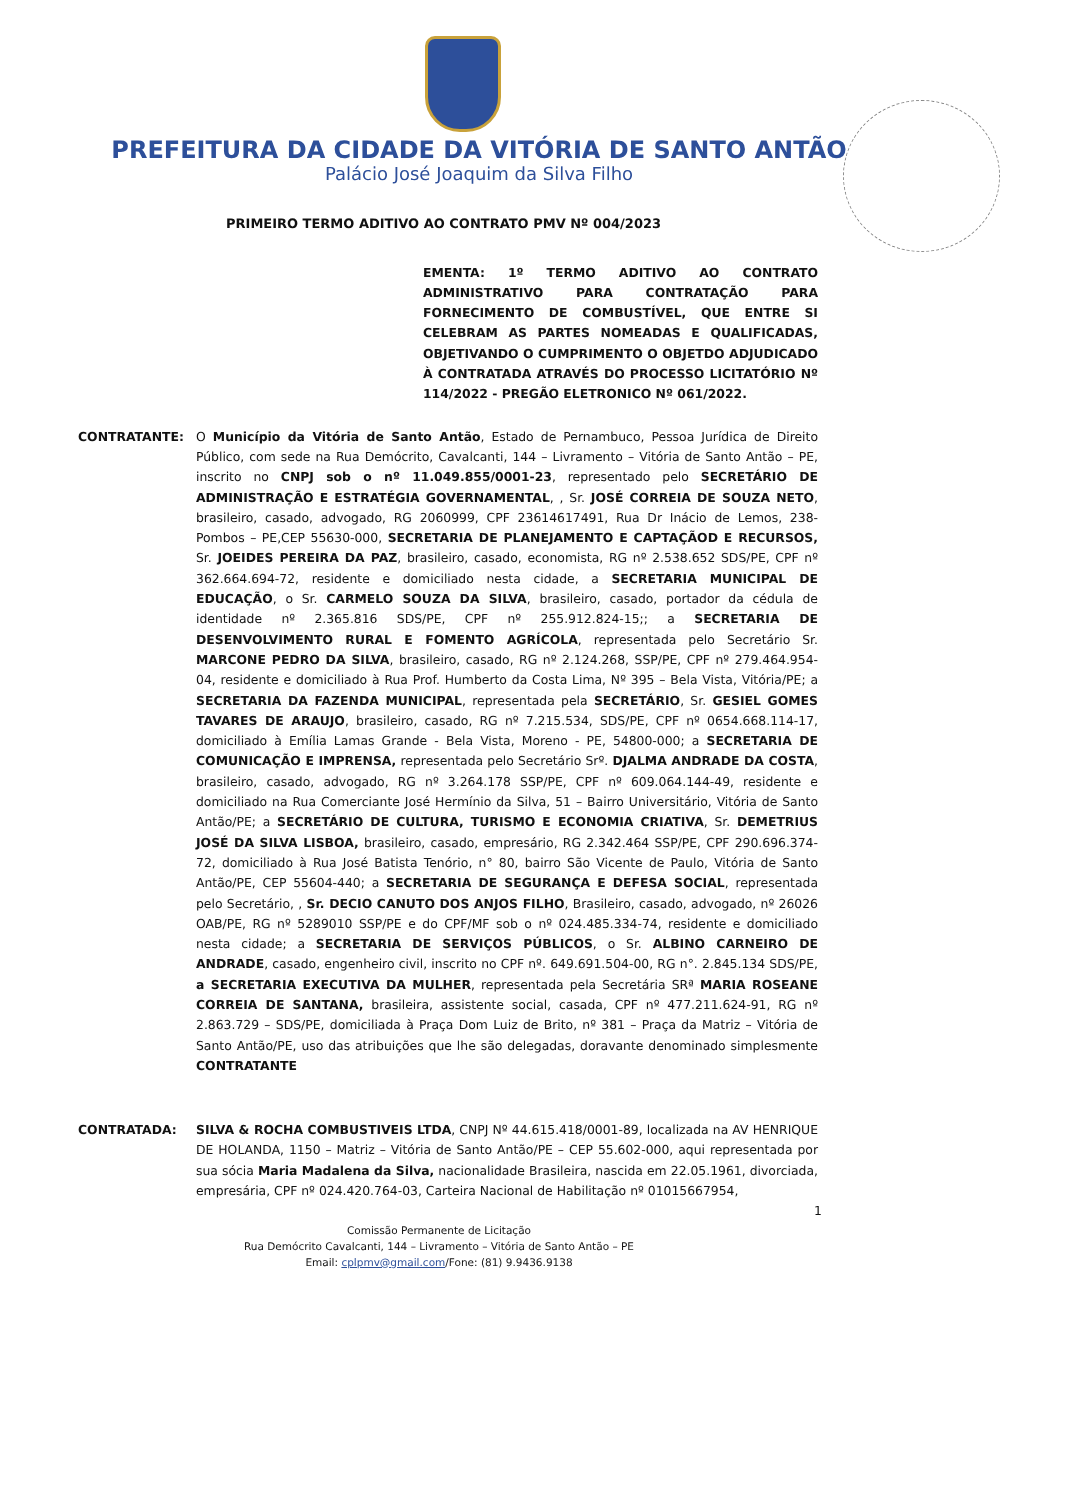PREFEITURA DA CIDADE DA VITÓRIA DE SANTO ANTÃO
Palácio José Joaquim da Silva Filho
PRIMEIRO TERMO ADITIVO AO CONTRATO PMV Nº 004/2023
EMENTA: 1º TERMO ADITIVO AO CONTRATO ADMINISTRATIVO PARA CONTRATAÇÃO PARA FORNECIMENTO DE COMBUSTÍVEL, QUE ENTRE SI CELEBRAM AS PARTES NOMEADAS E QUALIFICADAS, OBJETIVANDO O CUMPRIMENTO O OBJETDO ADJUDICADO À CONTRATADA ATRAVÉS DO PROCESSO LICITATÓRIO Nº 114/2022 - PREGÃO ELETRONICO Nº 061/2022.
CONTRATANTE: O Município da Vitória de Santo Antão, Estado de Pernambuco, Pessoa Jurídica de Direito Público, com sede na Rua Demócrito, Cavalcanti, 144 – Livramento – Vitória de Santo Antão – PE, inscrito no CNPJ sob o nº 11.049.855/0001-23, representado pelo SECRETÁRIO DE ADMINISTRAÇÃO E ESTRATÉGIA GOVERNAMENTAL, , Sr. JOSÉ CORREIA DE SOUZA NETO, brasileiro, casado, advogado, RG 2060999, CPF 23614617491, Rua Dr Inácio de Lemos, 238-Pombos – PE,CEP 55630-000, SECRETARIA DE PLANEJAMENTO E CAPTAÇÃOD E RECURSOS, Sr. JOEIDES PEREIRA DA PAZ, brasileiro, casado, economista, RG nº 2.538.652 SDS/PE, CPF nº 362.664.694-72, residente e domiciliado nesta cidade, a SECRETARIA MUNICIPAL DE EDUCAÇÃO, o Sr. CARMELO SOUZA DA SILVA, brasileiro, casado, portador da cédula de identidade nº 2.365.816 SDS/PE, CPF nº 255.912.824-15;; a SECRETARIA DE DESENVOLVIMENTO RURAL E FOMENTO AGRÍCOLA, representada pelo Secretário Sr. MARCONE PEDRO DA SILVA, brasileiro, casado, RG nº 2.124.268, SSP/PE, CPF nº 279.464.954-04, residente e domiciliado à Rua Prof. Humberto da Costa Lima, Nº 395 – Bela Vista, Vitória/PE; a SECRETARIA DA FAZENDA MUNICIPAL, representada pela SECRETÁRIO, Sr. GESIEL GOMES TAVARES DE ARAUJO, brasileiro, casado, RG nº 7.215.534, SDS/PE, CPF nº 0654.668.114-17, domiciliado à Emília Lamas Grande - Bela Vista, Moreno - PE, 54800-000; a SECRETARIA DE COMUNICAÇÃO E IMPRENSA, representada pelo Secretário Srº. DJALMA ANDRADE DA COSTA, brasileiro, casado, advogado, RG nº 3.264.178 SSP/PE, CPF nº 609.064.144-49, residente e domiciliado na Rua Comerciante José Hermínio da Silva, 51 – Bairro Universitário, Vitória de Santo Antão/PE; a SECRETÁRIO DE CULTURA, TURISMO E ECONOMIA CRIATIVA, Sr. DEMETRIUS JOSÉ DA SILVA LISBOA, brasileiro, casado, empresário, RG 2.342.464 SSP/PE, CPF 290.696.374-72, domiciliado à Rua José Batista Tenório, n° 80, bairro São Vicente de Paulo, Vitória de Santo Antão/PE, CEP 55604-440; a SECRETARIA DE SEGURANÇA E DEFESA SOCIAL, representada pelo Secretário, , Sr. DECIO CANUTO DOS ANJOS FILHO, Brasileiro, casado, advogado, nº 26026 OAB/PE, RG nº 5289010 SSP/PE e do CPF/MF sob o nº 024.485.334-74, residente e domiciliado nesta cidade; a SECRETARIA DE SERVIÇOS PÚBLICOS, o Sr. ALBINO CARNEIRO DE ANDRADE, casado, engenheiro civil, inscrito no CPF nº. 649.691.504-00, RG n°. 2.845.134 SDS/PE, a SECRETARIA EXECUTIVA DA MULHER, representada pela Secretária SRª MARIA ROSEANE CORREIA DE SANTANA, brasileira, assistente social, casada, CPF nº 477.211.624-91, RG nº 2.863.729 – SDS/PE, domiciliada à Praça Dom Luiz de Brito, nº 381 – Praça da Matriz – Vitória de Santo Antão/PE, uso das atribuições que lhe são delegadas, doravante denominado simplesmente CONTRATANTE
CONTRATADA: SILVA & ROCHA COMBUSTIVEIS LTDA, CNPJ Nº 44.615.418/0001-89, localizada na AV HENRIQUE DE HOLANDA, 1150 – Matriz – Vitória de Santo Antão/PE – CEP 55.602-000, aqui representada por sua sócia Maria Madalena da Silva, nacionalidade Brasileira, nascida em 22.05.1961, divorciada, empresária, CPF nº 024.420.764-03, Carteira Nacional de Habilitação nº 01015667954,
1
Comissão Permanente de Licitação
Rua Demócrito Cavalcanti, 144 – Livramento – Vitória de Santo Antão – PE
Email: cplpmv@gmail.com/Fone: (81) 9.9436.9138